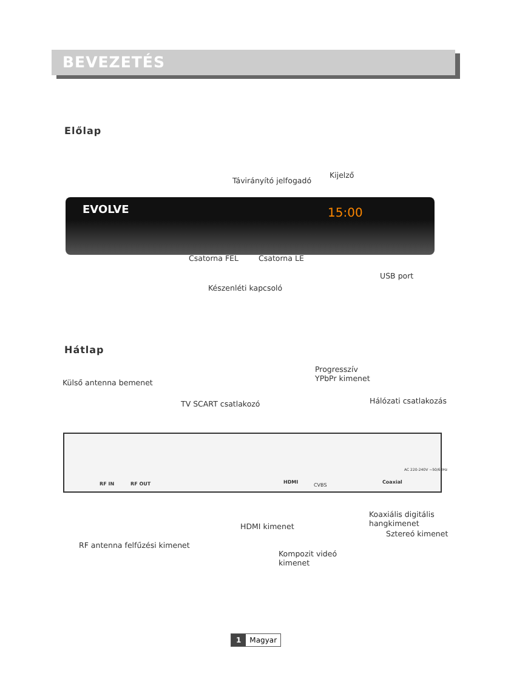BEVEZETÉS
Előlap
Távirányító jelfogadó
Kijelző
EVOLVE 15:00
Csatorna FEL Csatorna LE
USB port
Készenléti kapcsoló
Hátlap
Progresszív
YPbPr kimenet
Külső antenna bemenet
Hálózati csatlakozás
TV SCART csatlakozó
RF IN RF OUT HDMI
CVBS
Coaxial
AC 220-240V ~50/60Hz
Koaxiális digitális
hangkimenet
HDMI kimenet
Sztereó kimenet
RF antenna felfűzési kimenet
Kompozit videó
kimenet
1 Magyar